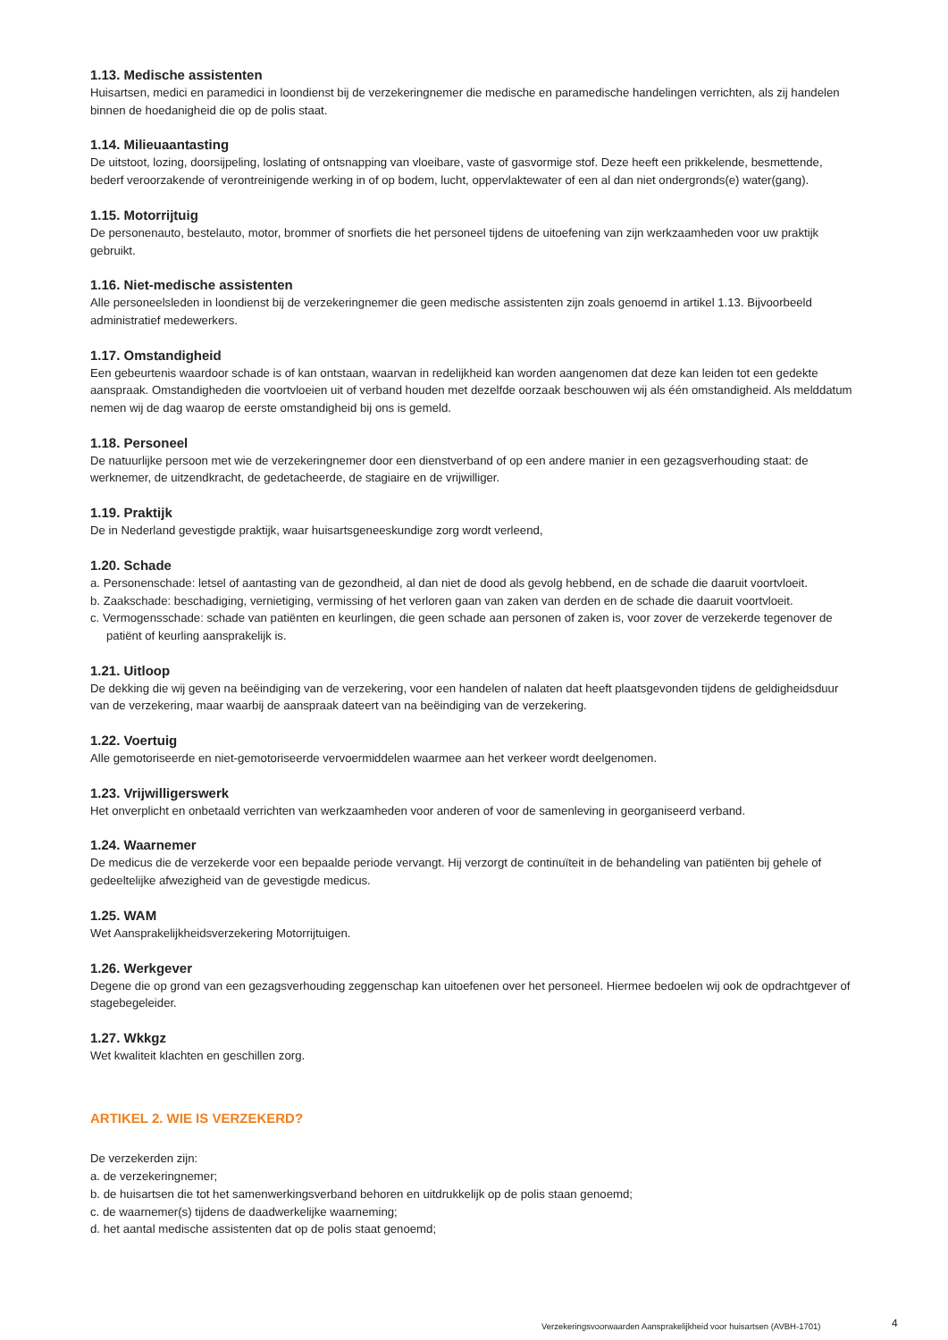1.13. Medische assistenten
Huisartsen, medici en paramedici in loondienst bij de verzekeringnemer die medische en paramedische handelingen verrichten, als zij handelen binnen de hoedanigheid die op de polis staat.
1.14. Milieuaantasting
De uitstoot, lozing, doorsijpeling, loslating of ontsnapping van vloeibare, vaste of gasvormige stof. Deze heeft een prikkelende, besmettende, bederf veroorzakende of verontreinigende werking in of op bodem, lucht, oppervlaktewater of een al dan niet ondergronds(e) water(gang).
1.15. Motorrijtuig
De personenauto, bestelauto, motor, brommer of snorfiets die het personeel tijdens de uitoefening van zijn werkzaamheden voor uw praktijk gebruikt.
1.16. Niet-medische assistenten
Alle personeelsleden in loondienst bij de verzekeringnemer die geen medische assistenten zijn zoals genoemd in artikel 1.13. Bijvoorbeeld administratief medewerkers.
1.17. Omstandigheid
Een gebeurtenis waardoor schade is of kan ontstaan, waarvan in redelijkheid kan worden aangenomen dat deze kan leiden tot een gedekte aanspraak. Omstandigheden die voortvloeien uit of verband houden met dezelfde oorzaak beschouwen wij als één omstandigheid. Als melddatum nemen wij de dag waarop de eerste omstandigheid bij ons is gemeld.
1.18. Personeel
De natuurlijke persoon met wie de verzekeringnemer door een dienstverband of op een andere manier in een gezagsverhouding staat: de werknemer, de uitzendkracht, de gedetacheerde, de stagiaire en de vrijwilliger.
1.19. Praktijk
De in Nederland gevestigde praktijk, waar huisartsgeneeskundige zorg wordt verleend,
1.20. Schade
a. Personenschade: letsel of aantasting van de gezondheid, al dan niet de dood als gevolg hebbend, en de schade die daaruit voortvloeit.
b. Zaakschade: beschadiging, vernietiging, vermissing of het verloren gaan van zaken van derden en de schade die daaruit voortvloeit.
c. Vermogensschade: schade van patiënten en keurlingen, die geen schade aan personen of zaken is, voor zover de verzekerde tegenover de patiënt of keurling aansprakelijk is.
1.21. Uitloop
De dekking die wij geven na beëindiging van de verzekering, voor een handelen of nalaten dat heeft plaatsgevonden tijdens de geldigheidsduur van de verzekering, maar waarbij de aanspraak dateert van na beëindiging van de verzekering.
1.22. Voertuig
Alle gemotoriseerde en niet-gemotoriseerde vervoermiddelen waarmee aan het verkeer wordt deelgenomen.
1.23. Vrijwilligerswerk
Het onverplicht en onbetaald verrichten van werkzaamheden voor anderen of voor de samenleving in georganiseerd verband.
1.24. Waarnemer
De medicus die de verzekerde voor een bepaalde periode vervangt. Hij verzorgt de continuïteit in de behandeling van patiënten bij gehele of gedeeltelijke afwezigheid van de gevestigde medicus.
1.25. WAM
Wet Aansprakelijkheidsverzekering Motorrijtuigen.
1.26. Werkgever
Degene die op grond van een gezagsverhouding zeggenschap kan uitoefenen over het personeel. Hiermee bedoelen wij ook de opdrachtgever of stagebegeleider.
1.27. Wkkgz
Wet kwaliteit klachten en geschillen zorg.
ARTIKEL 2. WIE IS VERZEKERD?
De verzekerden zijn:
a. de verzekeringnemer;
b. de huisartsen die tot het samenwerkingsverband behoren en uitdrukkelijk op de polis staan genoemd;
c. de waarnemer(s) tijdens de daadwerkelijke waarneming;
d. het aantal medische assistenten dat op de polis staat genoemd;
Verzekeringsvoorwaarden Aansprakelijkheid voor huisartsen (AVBH-1701) 4